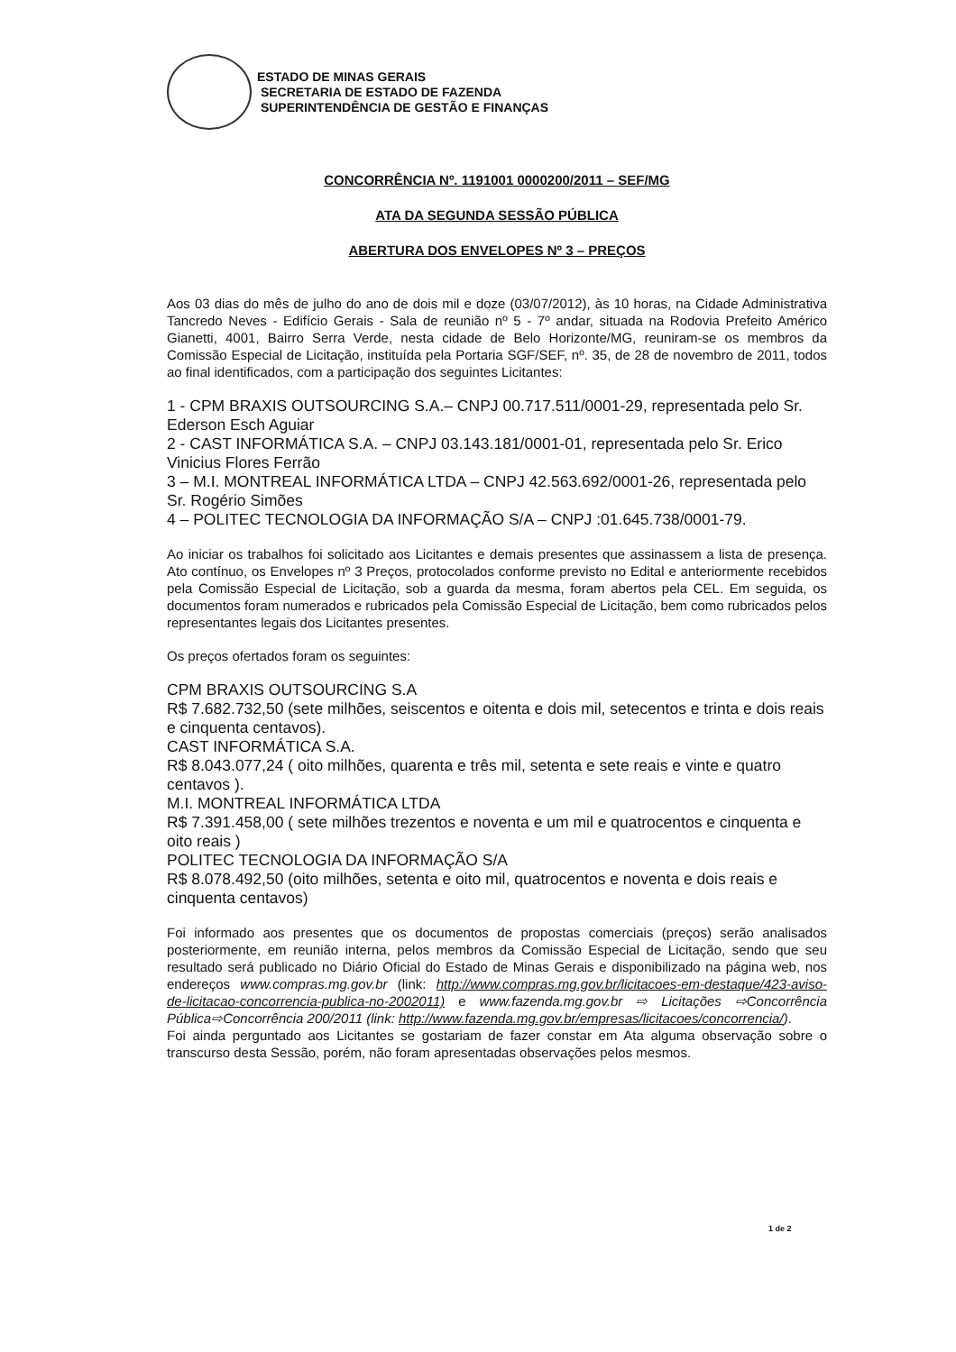ESTADO DE MINAS GERAIS
SECRETARIA DE ESTADO DE FAZENDA
SUPERINTENDÊNCIA DE GESTÃO E FINANÇAS
CONCORRÊNCIA Nº. 1191001 0000200/2011 – SEF/MG
ATA DA SEGUNDA SESSÃO PÚBLICA
ABERTURA DOS ENVELOPES Nº 3 – PREÇOS
Aos 03 dias do mês de julho do ano de dois mil e doze (03/07/2012), às 10 horas, na Cidade Administrativa Tancredo Neves - Edifício Gerais - Sala de reunião nº 5 - 7º andar, situada na Rodovia Prefeito Américo Gianetti, 4001, Bairro Serra Verde, nesta cidade de Belo Horizonte/MG, reuniram-se os membros da Comissão Especial de Licitação, instituída pela Portaria SGF/SEF, nº. 35, de 28 de novembro de 2011, todos ao final identificados, com a participação dos seguintes Licitantes:
1 - CPM BRAXIS OUTSOURCING S.A.– CNPJ 00.717.511/0001-29, representada pelo Sr. Ederson Esch Aguiar
2 - CAST INFORMÁTICA S.A. – CNPJ 03.143.181/0001-01, representada pelo Sr. Erico Vinicius Flores Ferrão
3 – M.I. MONTREAL INFORMÁTICA LTDA – CNPJ 42.563.692/0001-26, representada pelo Sr. Rogério Simões
4 – POLITEC TECNOLOGIA DA INFORMAÇÃO S/A – CNPJ :01.645.738/0001-79.
Ao iniciar os trabalhos foi solicitado aos Licitantes e demais presentes que assinassem a lista de presença. Ato contínuo, os Envelopes nº 3 Preços, protocolados conforme previsto no Edital e anteriormente recebidos pela Comissão Especial de Licitação, sob a guarda da mesma, foram abertos pela CEL. Em seguida, os documentos foram numerados e rubricados pela Comissão Especial de Licitação, bem como rubricados pelos representantes legais dos Licitantes presentes.
Os preços ofertados foram os seguintes:
CPM BRAXIS OUTSOURCING S.A
R$ 7.682.732,50 (sete milhões, seiscentos e oitenta e dois mil, setecentos e trinta e dois reais e cinquenta centavos).
CAST INFORMÁTICA S.A.
R$ 8.043.077,24 ( oito milhões, quarenta e três mil, setenta e sete reais e vinte e quatro centavos ).
M.I. MONTREAL INFORMÁTICA LTDA
R$ 7.391.458,00 ( sete milhões trezentos e noventa e um mil e quatrocentos e cinquenta e oito reais )
POLITEC TECNOLOGIA DA INFORMAÇÃO S/A
R$ 8.078.492,50 (oito milhões, setenta e oito mil, quatrocentos e noventa e dois reais e cinquenta centavos)
Foi informado aos presentes que os documentos de propostas comerciais (preços) serão analisados posteriormente, em reunião interna, pelos membros da Comissão Especial de Licitação, sendo que seu resultado será publicado no Diário Oficial do Estado de Minas Gerais e disponibilizado na página web, nos endereços www.compras.mg.gov.br (link: http://www.compras.mg.gov.br/licitacoes-em-destaque/423-aviso-de-licitacao-concorrencia-publica-no-2002011) e www.fazenda.mg.gov.br ⇨ Licitações ⇨Concorrência Pública⇨Concorrência 200/2011 (link: http://www.fazenda.mg.gov.br/empresas/licitacoes/concorrencia/).
Foi ainda perguntado aos Licitantes se gostariam de fazer constar em Ata alguma observação sobre o transcurso desta Sessão, porém, não foram apresentadas observações pelos mesmos.
1 de 2